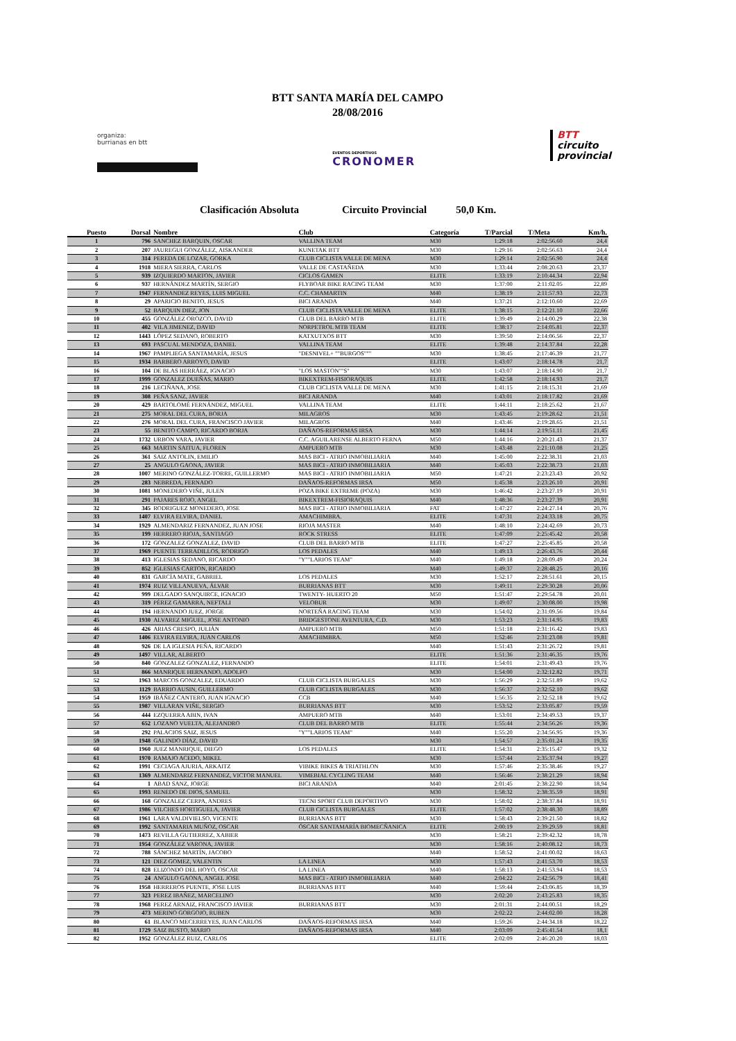BTT SANTA MARÍA DEL CAMPO
28/08/2016
organiza:
burrianas en btt
EVENTOS DEPORTIVOS
CRONOMER
BTT
circuito
provincial
Clasificación Absoluta Circuito Provincial 50,0 Km.
| Puesto | Dorsal | Nombre | Club | Categoría | T/Parcial | T/Meta | Km/h. |
| --- | --- | --- | --- | --- | --- | --- | --- |
| 1 | 796 | SANCHEZ BARQUIN, OSCAR | VALLINA TEAM | M30 | 1:29:18 | 2:02:56.60 | 24,4 |
| 2 | 207 | JAUREGUI GONZÁLEZ, AISKANDER | KUNETAK BTT | M30 | 1:29:16 | 2:02:56.63 | 24,4 |
| 3 | 314 | PEREDA DE LOZAR, GORKA | CLUB CICLISTA VALLE DE MENA | M30 | 1:29:14 | 2:02:56.90 | 24,4 |
| 4 | 1918 | MIERA SIERRA, CARLOS | VALLE DE CASTAÑEDA | M30 | 1:33:44 | 2:08:20.63 | 23,37 |
| 5 | 939 | IZQUIERDO MARTON, JAVIER | CICLOS GAMEN | ELITE | 1:33:19 | 2:10:44.34 | 22,94 |
| 6 | 937 | HERNÁNDEZ MARTÍN, SERGIO | FLYBOAR BIKE RACING TEAM | M30 | 1:37:00 | 2:11:02.05 | 22,89 |
| 7 | 1947 | FERNANDEZ REYES, LUIS MIGUEL | C.C. CHAMARTIN | M40 | 1:38:19 | 2:11:57.93 | 22,73 |
| 8 | 29 | APARICIO BENITO, JESUS | BICI ARANDA | M40 | 1:37:21 | 2:12:10.60 | 22,69 |
| 9 | 52 | BARQUIN DIEZ, JON | CLUB CICLISTA VALLE DE MENA | ELITE | 1:38:15 | 2:12:21.10 | 22,66 |
| 10 | 455 | GONZÁLEZ OROZCO, DAVID | CLUB DEL BARRO MTB | ELITE | 1:39:49 | 2:14:00.29 | 22,38 |
| 11 | 402 | VILA JIMENEZ, DAVID | NORPETROL MTB TEAM | ELITE | 1:38:17 | 2:14:05.81 | 22,37 |
| 12 | 1443 | LÓPEZ SEDANO, ROBERTO | KATXUTXOS BTT | M30 | 1:39:50 | 2:14:06.56 | 22,37 |
| 13 | 693 | PASCUAL MENDOZA, DANIEL | VALLINA TEAM | ELITE | 1:39:48 | 2:14:37.84 | 22,28 |
| 14 | 1967 | PAMPLIEGA SANTAMARÍA, JESUS | "DESNIVEL+ ""BURGOS""" | M30 | 1:38:45 | 2:17:46.39 | 21,77 |
| 15 | 1934 | BARBERO ARROYO, DAVID | | ELITE | 1:43:07 | 2:18:14.78 | 21,7 |
| 16 | 104 | DE BLAS HERRÁEZ, IGNACIO | "LOS MASTON""S" | M30 | 1:43:07 | 2:18:14.90 | 21,7 |
| 17 | 1999 | GONZALEZ DUEÑAS, MARIO | BIKEXTREM-FISIORAQUIS | ELITE | 1:42:58 | 2:18:14.93 | 21,7 |
| 18 | 216 | LECIÑANA, JOSE | CLUB CICLISTA VALLE DE MENA | M30 | 1:41:15 | 2:18:15.31 | 21,69 |
| 19 | 308 | PEÑA SANZ, JAVIER | BICI ARANDA | M40 | 1:43:01 | 2:18:17.82 | 21,69 |
| 20 | 429 | BARTOLOMÉ FERNÁNDEZ, MIGUEL | VALLINA TEAM | ELITE | 1:44:11 | 2:18:25.62 | 21,67 |
| 21 | 275 | MORAL DEL CURA, BORJA | MILAGROS | M30 | 1:43:45 | 2:19:28.62 | 21,51 |
| 22 | 276 | MORAL DEL CURA, FRANCISCO JAVIER | MILAGROS | M40 | 1:43:46 | 2:19:28.65 | 21,51 |
| 23 | 55 | BENITO CAMPO, RICARDO BORJA | DAÑAOS-REFORMAS IRSA | M30 | 1:44:14 | 2:19:51.11 | 21,45 |
| 24 | 1732 | URBON VARA, JAVIER | C.C. AGUILARENSE ALBERTO FERNA | M50 | 1:44:16 | 2:20:21.43 | 21,37 |
| 25 | 663 | MARTIN SAITUA, FLOREN | AMPUERO MTB | M30 | 1:43:48 | 2:21:10.08 | 21,25 |
| 26 | 361 | SAIZ ANTOLIN, EMILIO | MAS BICI - ATRIO INMOBILIARIA | M40 | 1:45:00 | 2:22:38.31 | 21,03 |
| 27 | 25 | ANGULO GAONA, JAVIER | MAS BICI - ATRIO INMOBILIARIA | M40 | 1:45:03 | 2:22:38.73 | 21,03 |
| 28 | 1007 | MERINO GONZÁLEZ-TORRE, GUILLERMO | MAS BICI - ATRIO INMOBILIARIA | M50 | 1:47:21 | 2:23:23.43 | 20,92 |
| 29 | 283 | NEBREDA, FERNADO | DAÑAOS-REFORMAS IRSA | M50 | 1:45:38 | 2:23:26.10 | 20,91 |
| 30 | 1081 | MONEDERO VIÑE, JULEN | POZA BIKE EXTREME (POZA) | M30 | 1:46:42 | 2:23:27.19 | 20,91 |
| 31 | 291 | PAJARES ROJO, ANGEL | BIKEXTREM-FISIORAQUIS | M40 | 1:48:36 | 2:23:27.39 | 20,91 |
| 32 | 345 | RODRIGUEZ MONEDERO, JOSE | MAS BICI - ATRIO INMOBILIARIA | FAT | 1:47:27 | 2:24:27.14 | 20,76 |
| 33 | 1407 | ELVIRA ELVIRA, DANIEL | AMACHIMBRA. | ELITE | 1:47:31 | 2:24:33.18 | 20,75 |
| 34 | 1929 | ALMENDARIZ FERNANDEZ, JUAN JOSE | RIOJA MASTER | M40 | 1:48:10 | 2:24:42.69 | 20,73 |
| 35 | 199 | HERRERO RIOJA, SANTIAGO | ROCK STRESS | ELITE | 1:47:09 | 2:25:45.42 | 20,58 |
| 36 | 172 | GONZALEZ GONZALEZ, DAVID | CLUB DEL BARRO MTB | ELITE | 1:47:27 | 2:25:45.85 | 20,58 |
| 37 | 1969 | PUENTE TERRADILLOS, RODRIGO | LOS PEDALES | M40 | 1:49:13 | 2:26:43.76 | 20,44 |
| 38 | 413 | IGLESIAS SEDANO, RICARDO | "Y""LARIOS TEAM" | M40 | 1:49:18 | 2:28:09.49 | 20,24 |
| 39 | 852 | IGLESIAS CARTON, RICARDO | | M40 | 1:49:37 | 2:28:48.25 | 20,16 |
| 40 | 831 | GARCÍA MATE, GABRIEL | LOS PEDALES | M30 | 1:52:17 | 2:28:51.61 | 20,15 |
| 41 | 1974 | RUIZ VILLANUEVA, ÁLVAR | BURRIANAS BTT | M30 | 1:49:11 | 2:29:30.28 | 20,06 |
| 42 | 999 | DELGADO SANQUIRCE, IGNACIO | TWENTY- HUERTO 20 | M50 | 1:51:47 | 2:29:54.78 | 20,01 |
| 43 | 319 | PÉREZ GAMARRA, NEFTALI | VELOBUR | M30 | 1:49:07 | 2:30:08.00 | 19,98 |
| 44 | 194 | HERNANDO JUEZ, JORGE | NORTEÑA RACING TEAM | M30 | 1:54:02 | 2:31:09.56 | 19,84 |
| 45 | 1930 | ALVAREZ MIGUEL, JOSE ANTONIO | BRIDGESTONE AVENTURA, C.D. | M30 | 1:53:23 | 2:31:14.95 | 19,83 |
| 46 | 426 | ARIAS CRESPO, JULIÁN | AMPUERO MTB | M50 | 1:51:18 | 2:31:16.42 | 19,83 |
| 47 | 1406 | ELVIRA ELVIRA, JUAN CARLOS | AMACHIMBRA. | M50 | 1:52:46 | 2:31:23.08 | 19,81 |
| 48 | 926 | DE LA IGLESIA PEÑA, RICARDO | | M40 | 1:51:43 | 2:31:26.72 | 19,81 |
| 49 | 1497 | VILLAR, ALBERTO | | ELITE | 1:51:36 | 2:31:46.35 | 19,76 |
| 50 | 840 | GONZALEZ GONZALEZ, FERNANDO | | ELITE | 1:54:01 | 2:31:49.43 | 19,76 |
| 51 | 866 | MANRIQUE HERNANDO, ADOLFO | | M30 | 1:54:00 | 2:32:12.82 | 19,71 |
| 52 | 1963 | MARCOS GONZALEZ, EDUARDO | CLUB CICLISTA BURGALES | M30 | 1:56:29 | 2:32:51.89 | 19,62 |
| 53 | 1129 | BARRIO AUSIN, GUILLERMO | CLUB CICLISTA BURGALES | M30 | 1:56:37 | 2:32:52.10 | 19,62 |
| 54 | 1959 | IBÁÑEZ CANTERO, JUAN IGNACIO | CCB | M40 | 1:56:35 | 2:32:52.18 | 19,62 |
| 55 | 1987 | VILLARAN VIÑE, SERGIO | BURRIANAS BTT | M30 | 1:53:52 | 2:33:05.87 | 19,59 |
| 56 | 444 | EZQUERRA ABIN, IVAN | AMPUERO MTB | M40 | 1:53:01 | 2:34:49.53 | 19,37 |
| 57 | 652 | LOZANO VUELTA, ALEJANDRO | CLUB DEL BARRO MTB | ELITE | 1:55:44 | 2:34:56.26 | 19,36 |
| 58 | 292 | PALACIOS SAIZ, JESUS | "Y""LARIOS TEAM" | M40 | 1:55:20 | 2:34:56.95 | 19,36 |
| 59 | 1948 | GALINDO DÍAZ, DAVID | | M30 | 1:54:57 | 2:35:01.24 | 19,35 |
| 60 | 1960 | JUEZ MANRIQUE, DIEGO | LOS PEDALES | ELITE | 1:54:31 | 2:35:15.47 | 19,32 |
| 61 | 1970 | RAMAJO ACEDO, MIKEL | | M30 | 1:57:44 | 2:35:37.94 | 19,27 |
| 62 | 1991 | CECIAGA AJURIA, ARKAITZ | VIBIKE BIKES & TRIATHLON | M30 | 1:57:46 | 2:35:38.46 | 19,27 |
| 63 | 1369 | ALMENDARIZ FERNANDEZ, VICTOR MANUEL | VIMEBIAL CYCLING TEAM | M40 | 1:56:46 | 2:38:21.29 | 18,94 |
| 64 | 1 | ABAD SANZ, JORGE | BICI ARANDA | M40 | 2:01:45 | 2:38:22.90 | 18,94 |
| 65 | 1993 | RENEDO DE DIOS, SAMUEL | | M30 | 1:58:32 | 2:38:35.59 | 18,91 |
| 66 | 168 | GONZALEZ CERPA, ANDRES | TECNI SPORT CLUB DEPORTIVO | M30 | 1:58:02 | 2:38:37.84 | 18,91 |
| 67 | 1986 | VILCHES HORTIGUELA, JAVIER | CLUB CICLISTA BURGALES | ELITE | 1:57:02 | 2:38:48.30 | 18,89 |
| 68 | 1961 | LARA VALDIVIELSO, VICENTE | BURRIANAS BTT | M30 | 1:58:43 | 2:39:21.50 | 18,82 |
| 69 | 1992 | SANTAMARIA MUÑOZ, OSCAR | ÓSCAR SANTAMARÍA BIOMECÑANICA | ELITE | 2:00:19 | 2:39:29.59 | 18,81 |
| 70 | 1473 | REVILLA GUTIERREZ, XABIER | | M30 | 1:58:21 | 2:39:42.32 | 18,78 |
| 71 | 1954 | GONZÁLEZ VARONA, JAVIER | | M30 | 1:58:16 | 2:40:08.12 | 18,73 |
| 72 | 788 | SÁNCHEZ MARTÍN, JACOBO | | M40 | 1:58:52 | 2:41:00.02 | 18,63 |
| 73 | 121 | DIEZ GOMEZ, VALENTIN | LA LINEA | M30 | 1:57:43 | 2:41:53.70 | 18,53 |
| 74 | 828 | ELIZONDO DEL HOYO, OSCAR | LA LINEA | M40 | 1:58:13 | 2:41:53.94 | 18,53 |
| 75 | 24 | ANGULO GAONA, ANGEL JOSE | MAS BICI - ATRIO INMOBILIARIA | M40 | 2:04:22 | 2:42:56.79 | 18,41 |
| 76 | 1958 | HERREROS PUENTE, JOSE LUIS | BURRIANAS BTT | M40 | 1:59:44 | 2:43:06.85 | 18,39 |
| 77 | 323 | PEREZ IBAÑEZ, MARCELINO | | M30 | 2:02:20 | 2:43:25.83 | 18,35 |
| 78 | 1968 | PEREZ ARNAIZ, FRANCISCO JAVIER | BURRIANAS BTT | M30 | 2:01:31 | 2:44:00.51 | 18,29 |
| 79 | 473 | MERINO GORGOJO, RUBEN | | M30 | 2:02:22 | 2:44:02.00 | 18,28 |
| 80 | 61 | BLANCO MECERREYES, JUAN CARLOS | DAÑAOS-REFORMAS IRSA | M40 | 1:59:26 | 2:44:34.18 | 18,22 |
| 81 | 1729 | SAIZ BUSTO, MARIO | DAÑAOS-REFORMAS IRSA | M40 | 2:03:09 | 2:45:41.54 | 18,1 |
| 82 | 1952 | GONZÁLEZ RUIZ, CARLOS | | ELITE | 2:02:09 | 2:46:20.20 | 18,03 |